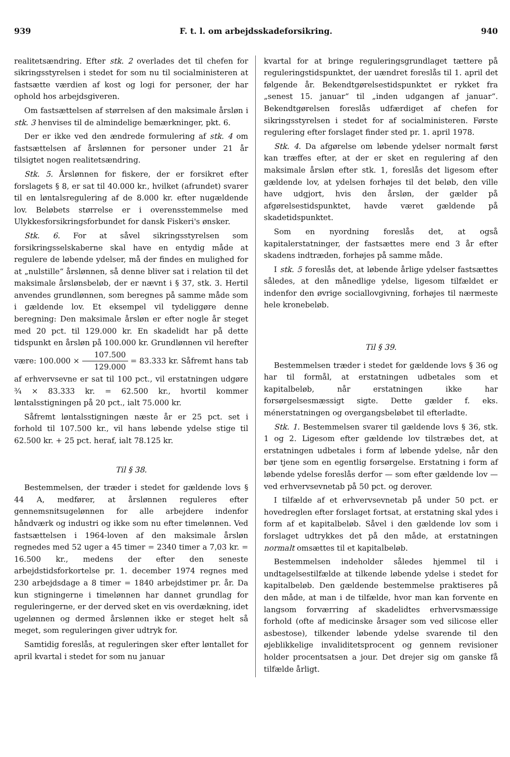939 F. t. l. om arbejdsskadeforsikring. 940
realitetsændring. Efter stk. 2 overlades det til chefen for sikringsstyrelsen i stedet for som nu til socialministeren at fastsætte værdien af kost og logi for personer, der har ophold hos arbejdsgiveren.
Om fastsættelsen af størrelsen af den maksimale årsløn i stk. 3 henvises til de almindelige bemærkninger, pkt. 6.
Der er ikke ved den ændrede formulering af stk. 4 om fastsættelsen af årslønnen for personer under 21 år tilsigtet nogen realitetsændring.
Stk. 5. Årslønnen for fiskere, der er forsikret efter forslagets § 8, er sat til 40.000 kr., hvilket (afrundet) svarer til en løntalsregulering af de 8.000 kr. efter nugældende lov. Beløbets størrelse er i overensstemmelse med Ulykkesforsikringsforbundet for dansk Fiskeri's ønsker.
Stk. 6. For at såvel sikringsstyrelsen som forsikringsselskaberne skal have en entydig måde at regulere de løbende ydelser, må der findes en mulighed for at „nulstille“ årslønnen, så denne bliver sat i relation til det maksimale årslønsbeløb, der er nævnt i § 37, stk. 3. Hertil anvendes grundlønnen, som beregnes på samme måde som i gældende lov. Et eksempel vil tydeliggøre denne beregning: Den maksimale årsløn er efter nogle år steget med 20 pct. til 129.000 kr. En skadelidt har på dette tidspunkt en årsløn på 100.000 kr. Grundlønnen vil herefter være: 100.000 × 107.500 129.000 = 83.333 kr. Såfremt hans tab af erhvervsevne er sat til 100 pct., vil erstatningen udgøre ¾ × 83.333 kr. = 62.500 kr., hvortil kommer løntalsstigningen på 20 pct., ialt 75.000 kr.
Såfremt løntalsstigningen næste år er 25 pct. set i forhold til 107.500 kr., vil hans løbende ydelse stige til 62.500 kr. + 25 pct. heraf, ialt 78.125 kr.
Til § 38.
Bestemmelsen, der træder i stedet for gældende lovs § 44 A, medfører, at årslønnen reguleres efter gennemsnitsugelønnen for alle arbejdere indenfor håndværk og industri og ikke som nu efter timelønnen. Ved fastsættelsen i 1964-loven af den maksimale årsløn regnedes med 52 uger a 45 timer = 2340 timer a 7,03 kr. = 16.500 kr., medens der efter den seneste arbejdstidsforkortelse pr. 1. december 1974 regnes med 230 arbejdsdage a 8 timer = 1840 arbejdstimer pr. år. Da kun stigningerne i timelønnen har dannet grundlag for reguleringerne, er der derved sket en vis overdækning, idet ugelønnen og dermed årslønnen ikke er steget helt så meget, som reguleringen giver udtryk for.
Samtidig foreslås, at reguleringen sker efter løntallet for april kvartal i stedet for som nu januar
kvartal for at bringe reguleringsgrundlaget tættere på reguleringstidspunktet, der uændret foreslås til 1. april det følgende år. Bekendtgørelsestidspunktet er rykket fra „senest 15. januar“ til „inden udgangen af januar“. Bekendtgørelsen foreslås udfærdiget af chefen for sikringsstyrelsen i stedet for af socialministeren. Første regulering efter forslaget finder sted pr. 1. april 1978.
Stk. 4. Da afgørelse om løbende ydelser normalt først kan træffes efter, at der er sket en regulering af den maksimale årsløn efter stk. 1, foreslås det ligesom efter gældende lov, at ydelsen forhøjes til det beløb, den ville have udgjort, hvis den årsløn, der gælder på afgørelsestidspunktet, havde været gældende på skadetidspunktet.
Som en nyordning foreslås det, at også kapitalerstatninger, der fastsættes mere end 3 år efter skadens indtræden, forhøjes på samme måde.
I stk. 5 foreslås det, at løbende årlige ydelser fastsættes således, at den månedlige ydelse, ligesom tilfældet er indenfor den øvrige sociallovgivning, forhøjes til nærmeste hele kronebeløb.
Til § 39.
Bestemmelsen træder i stedet for gældende lovs § 36 og har til formål, at erstatningen udbetales som et kapitalbeløb, når erstatningen ikke har forsørgelsesmæssigt sigte. Dette gælder f. eks. ménerstatningen og overgangsbeløbet til efterladte.
Stk. 1. Bestemmelsen svarer til gældende lovs § 36, stk. 1 og 2. Ligesom efter gældende lov tilstræbes det, at erstatningen udbetales i form af løbende ydelse, når den bør tjene som en egentlig forsørgelse. Erstatning i form af løbende ydelse foreslås derfor — som efter gældende lov — ved erhvervsevnetab på 50 pct. og derover.
I tilfælde af et erhvervsevnetab på under 50 pct. er hovedreglen efter forslaget fortsat, at erstatning skal ydes i form af et kapitalbeløb. Såvel i den gældende lov som i forslaget udtrykkes det på den måde, at erstatningen normalt omsættes til et kapitalbeløb.
Bestemmelsen indeholder således hjemmel til i undtagelsestilfælde at tilkende løbende ydelse i stedet for kapitalbeløb. Den gældende bestemmelse praktiseres på den måde, at man i de tilfælde, hvor man kan forvente en langsom forværring af skadelidtes erhvervsmæssige forhold (ofte af medicinske årsager som ved silicose eller asbestose), tilkender løbende ydelse svarende til den øjeblikkelige invaliditetsprocent og gennem revisioner holder procentsatsen a jour. Det drejer sig om ganske få tilfælde årligt.